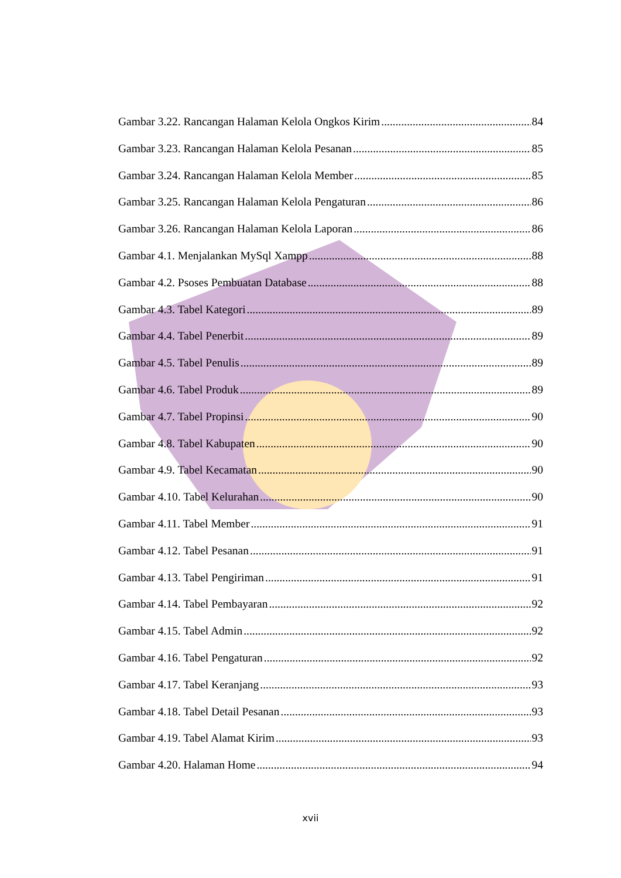Gambar 3.22. Rancangan Halaman Kelola Ongkos Kirim 84
Gambar 3.23. Rancangan Halaman Kelola Pesanan 85
Gambar 3.24. Rancangan Halaman Kelola Member 85
Gambar 3.25. Rancangan Halaman Kelola Pengaturan 86
Gambar 3.26. Rancangan Halaman Kelola Laporan 86
Gambar 4.1. Menjalankan MySql Xampp 88
Gambar 4.2. Psoses Pembuatan Database 88
Gambar 4.3. Tabel Kategori 89
Gambar 4.4. Tabel Penerbit 89
Gambar 4.5. Tabel Penulis 89
Gambar 4.6. Tabel Produk 89
Gambar 4.7. Tabel Propinsi 90
Gambar 4.8. Tabel Kabupaten 90
Gambar 4.9. Tabel Kecamatan 90
Gambar 4.10. Tabel Kelurahan 90
Gambar 4.11. Tabel Member 91
Gambar 4.12. Tabel Pesanan 91
Gambar 4.13. Tabel Pengiriman 91
Gambar 4.14. Tabel Pembayaran 92
Gambar 4.15. Tabel Admin 92
Gambar 4.16. Tabel Pengaturan 92
Gambar 4.17. Tabel Keranjang 93
Gambar 4.18. Tabel Detail Pesanan 93
Gambar 4.19. Tabel Alamat Kirim 93
Gambar 4.20. Halaman Home 94
xvii